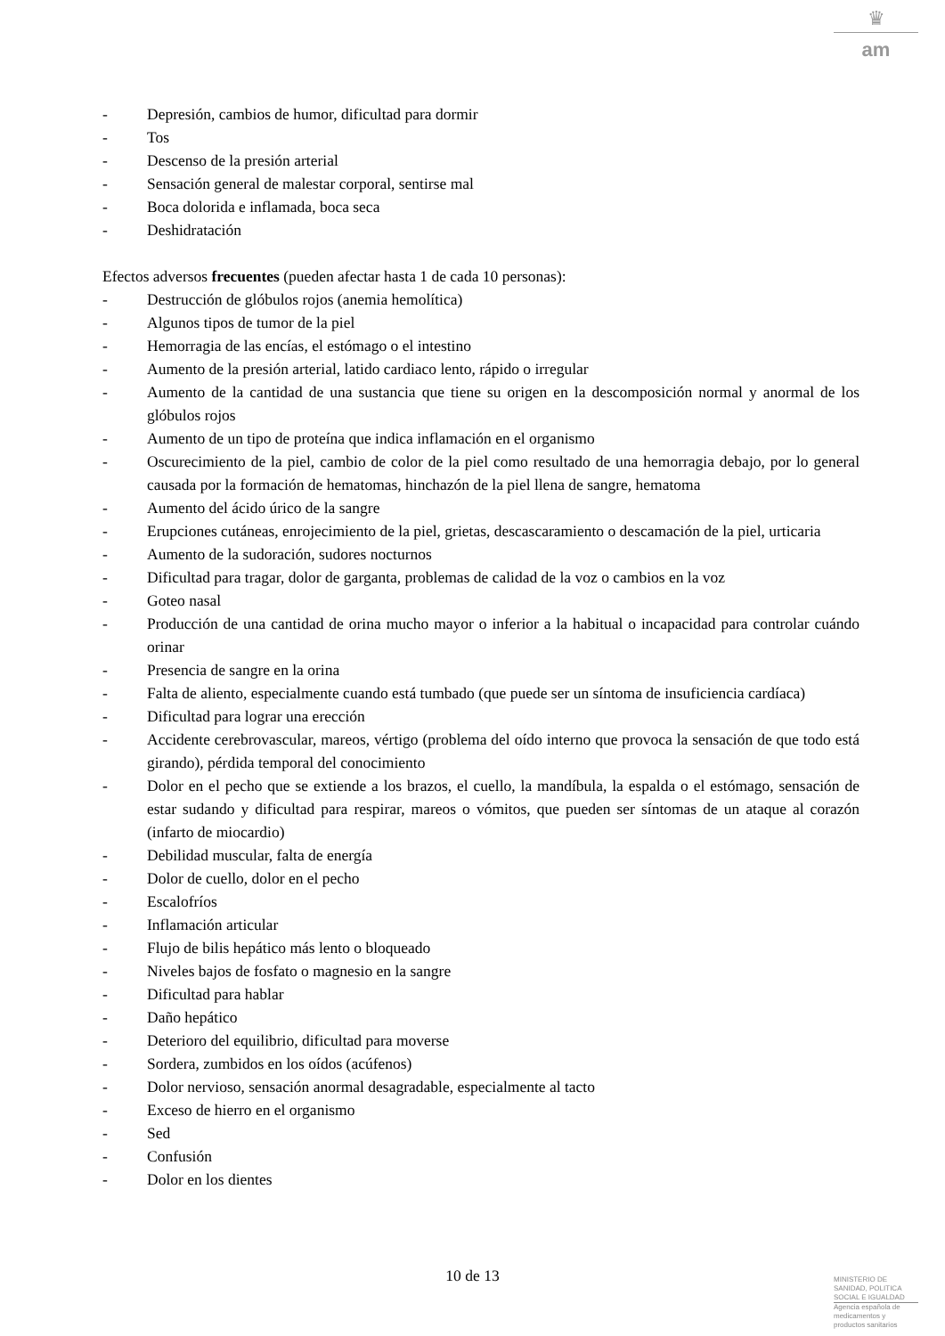♛
am
- Depresión, cambios de humor, dificultad para dormir
- Tos
- Descenso de la presión arterial
- Sensación general de malestar corporal, sentirse mal
- Boca dolorida e inflamada, boca seca
- Deshidratación
Efectos adversos frecuentes (pueden afectar hasta 1 de cada 10 personas):
- Destrucción de glóbulos rojos (anemia hemolítica)
- Algunos tipos de tumor de la piel
- Hemorragia de las encías, el estómago o el intestino
- Aumento de la presión arterial, latido cardiaco lento, rápido o irregular
- Aumento de la cantidad de una sustancia que tiene su origen en la descomposición normal y anormal de los glóbulos rojos
- Aumento de un tipo de proteína que indica inflamación en el organismo
- Oscurecimiento de la piel, cambio de color de la piel como resultado de una hemorragia debajo, por lo general causada por la formación de hematomas, hinchazón de la piel llena de sangre, hematoma
- Aumento del ácido úrico de la sangre
- Erupciones cutáneas, enrojecimiento de la piel, grietas, descascaramiento o descamación de la piel, urticaria
- Aumento de la sudoración, sudores nocturnos
- Dificultad para tragar, dolor de garganta, problemas de calidad de la voz o cambios en la voz
- Goteo nasal
- Producción de una cantidad de orina mucho mayor o inferior a la habitual o incapacidad para controlar cuándo orinar
- Presencia de sangre en la orina
- Falta de aliento, especialmente cuando está tumbado (que puede ser un síntoma de insuficiencia cardíaca)
- Dificultad para lograr una erección
- Accidente cerebrovascular, mareos, vértigo (problema del oído interno que provoca la sensación de que todo está girando), pérdida temporal del conocimiento
- Dolor en el pecho que se extiende a los brazos, el cuello, la mandíbula, la espalda o el estómago, sensación de estar sudando y dificultad para respirar, mareos o vómitos, que pueden ser síntomas de un ataque al corazón (infarto de miocardio)
- Debilidad muscular, falta de energía
- Dolor de cuello, dolor en el pecho
- Escalofríos
- Inflamación articular
- Flujo de bilis hepático más lento o bloqueado
- Niveles bajos de fosfato o magnesio en la sangre
- Dificultad para hablar
- Daño hepático
- Deterioro del equilibrio, dificultad para moverse
- Sordera, zumbidos en los oídos (acúfenos)
- Dolor nervioso, sensación anormal desagradable, especialmente al tacto
- Exceso de hierro en el organismo
- Sed
- Confusión
- Dolor en los dientes
10 de 13
MINISTERIO DE
SANIDAD, POLITICA
SOCIAL E IGUALDAD
Agencia española de
medicamentos y
productos sanitarios